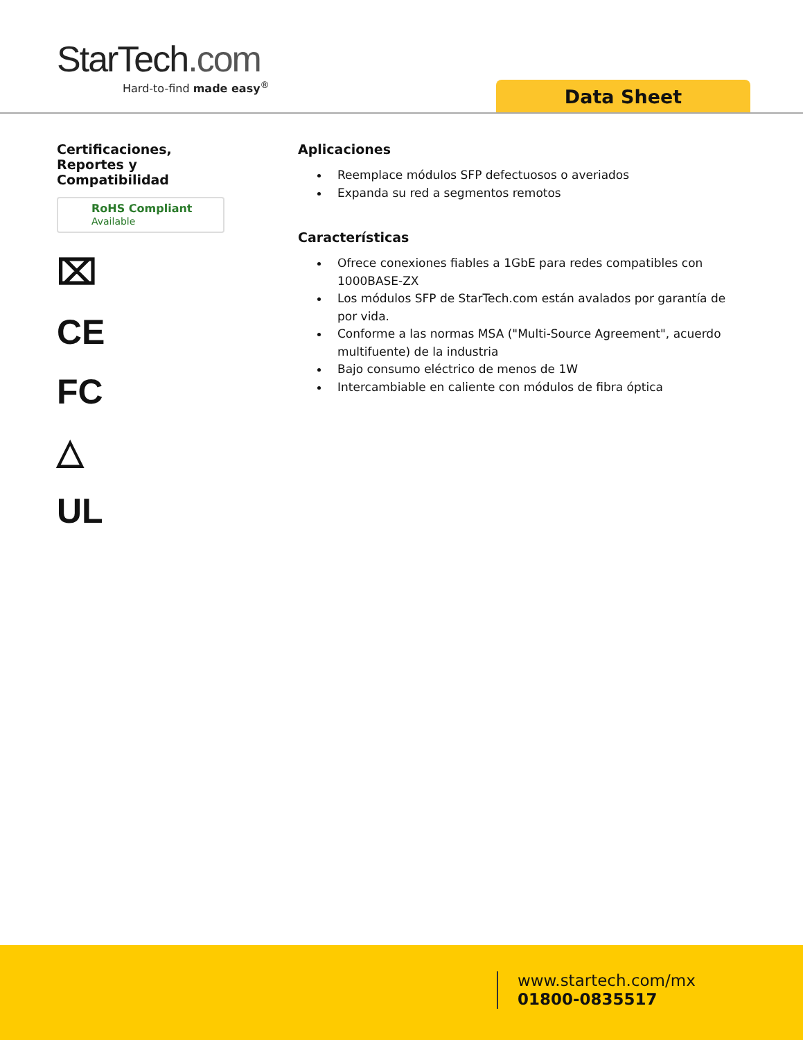StarTech.com
Hard-to-find made easy<sup>®</sup>
Data Sheet
Certificaciones,
Reportes y
Compatibilidad
RoHS Compliant
Available
⌧
CE
FC
△
UL
Aplicaciones
Reemplace módulos SFP defectuosos o averiados
Expanda su red a segmentos remotos
Características
Ofrece conexiones fiables a 1GbE para redes compatibles con 1000BASE-ZX
Los módulos SFP de StarTech.com están avalados por garantía de por vida.
Conforme a las normas MSA ("Multi-Source Agreement", acuerdo multifuente) de la industria
Bajo consumo eléctrico de menos de 1W
Intercambiable en caliente con módulos de fibra óptica
www.startech.com/mx
01800-0835517